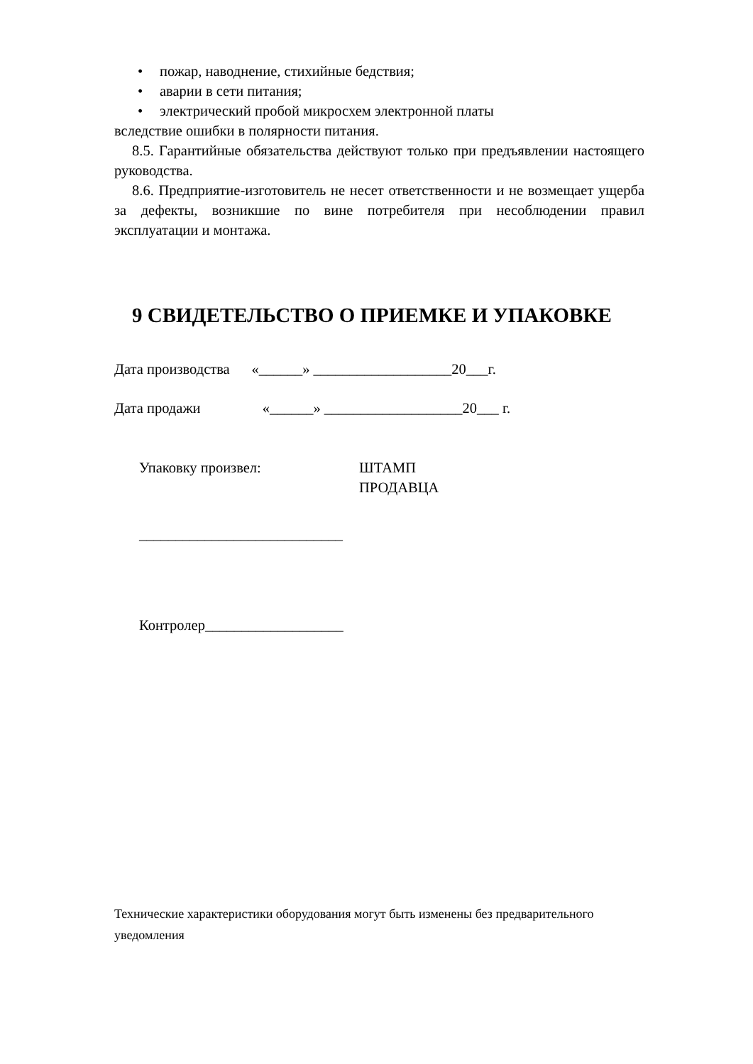• пожар, наводнение, стихийные бедствия;
• аварии в сети питания;
• электрический пробой микросхем электронной платы
вследствие ошибки в полярности питания.
8.5. Гарантийные обязательства действуют только при предъявлении настоящего руководства.
8.6. Предприятие-изготовитель не несет ответственности и не возмещает ущерба за дефекты, возникшие по вине потребителя при несоблюдении правил эксплуатации и монтажа.
9 СВИДЕТЕЛЬСТВО О ПРИЕМКЕ И УПАКОВКЕ
Дата производства «______» ___________________20___г.
Дата продажи «______» ___________________20___ г.
Упаковку произвел: ШТАМП
ПРОДАВЦА
____________________________
Контролер___________________
Технические характеристики оборудования могут быть изменены без предварительного уведомления